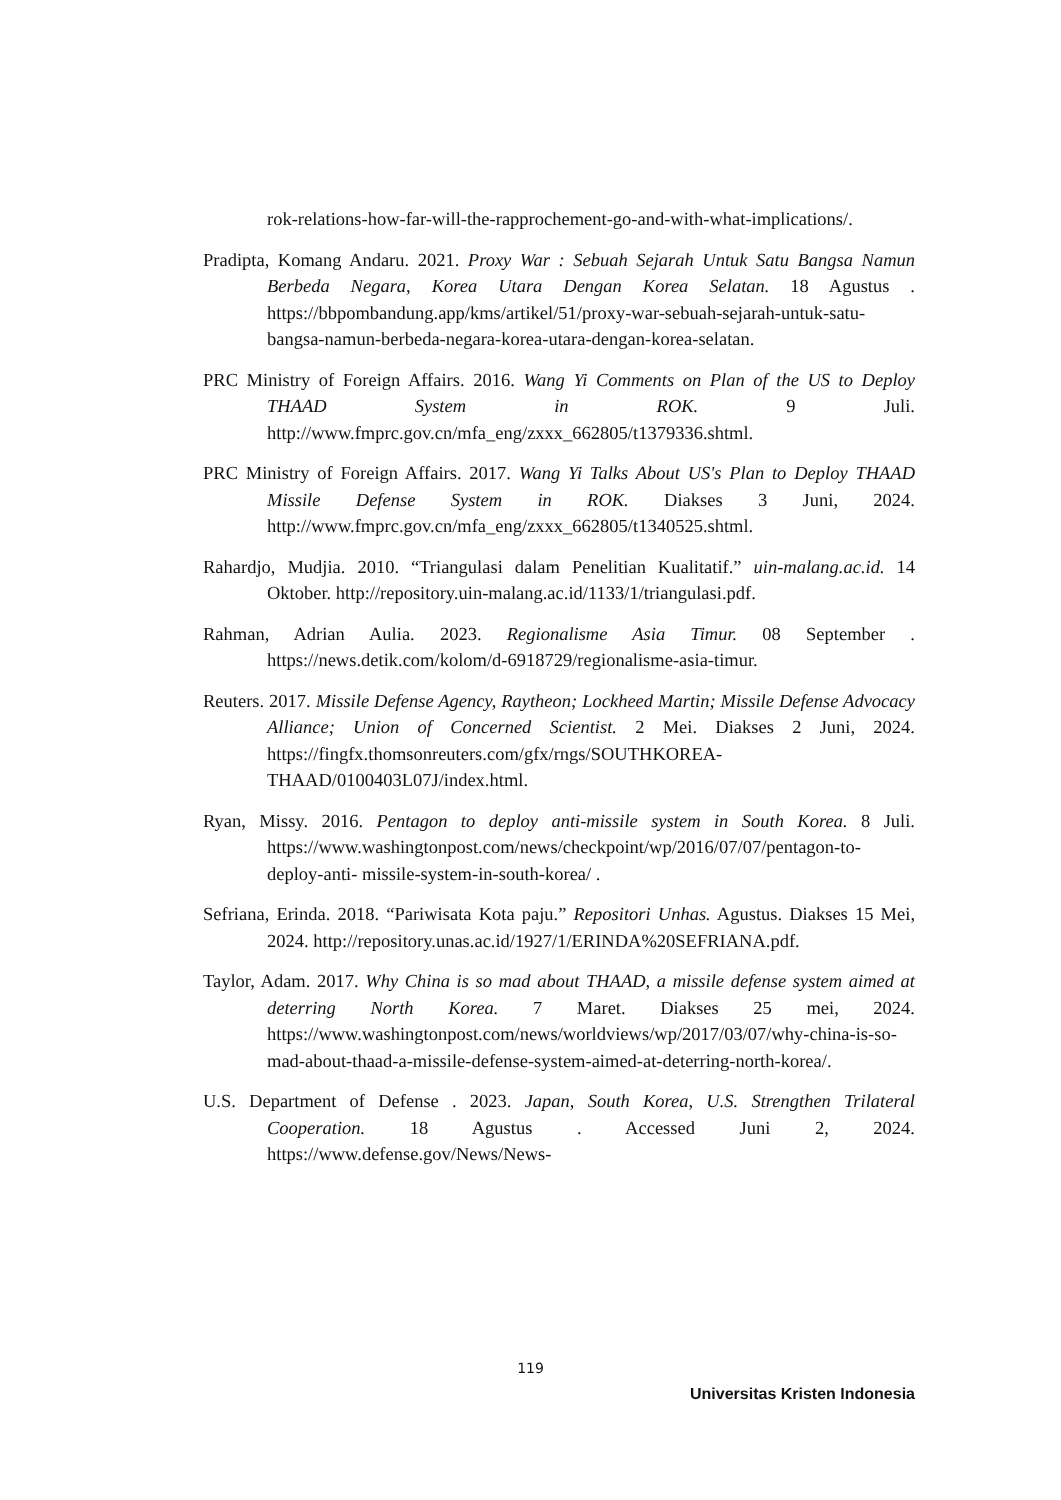rok-relations-how-far-will-the-rapprochement-go-and-with-what-implications/.
Pradipta, Komang Andaru. 2021. Proxy War : Sebuah Sejarah Untuk Satu Bangsa Namun Berbeda Negara, Korea Utara Dengan Korea Selatan. 18 Agustus . https://bbpombandung.app/kms/artikel/51/proxy-war-sebuah-sejarah-untuk-satu-bangsa-namun-berbeda-negara-korea-utara-dengan-korea-selatan.
PRC Ministry of Foreign Affairs. 2016. Wang Yi Comments on Plan of the US to Deploy THAAD System in ROK. 9 Juli. http://www.fmprc.gov.cn/mfa_eng/zxxx_662805/t1379336.shtml.
PRC Ministry of Foreign Affairs. 2017. Wang Yi Talks About US's Plan to Deploy THAAD Missile Defense System in ROK. Diakses 3 Juni, 2024. http://www.fmprc.gov.cn/mfa_eng/zxxx_662805/t1340525.shtml.
Rahardjo, Mudjia. 2010. “Triangulasi dalam Penelitian Kualitatif.” uin-malang.ac.id. 14 Oktober. http://repository.uin-malang.ac.id/1133/1/triangulasi.pdf.
Rahman, Adrian Aulia. 2023. Regionalisme Asia Timur. 08 September . https://news.detik.com/kolom/d-6918729/regionalisme-asia-timur.
Reuters. 2017. Missile Defense Agency, Raytheon; Lockheed Martin; Missile Defense Advocacy Alliance; Union of Concerned Scientist. 2 Mei. Diakses 2 Juni, 2024. https://fingfx.thomsonreuters.com/gfx/rngs/SOUTHKOREA-THAAD/0100403L07J/index.html.
Ryan, Missy. 2016. Pentagon to deploy anti-missile system in South Korea. 8 Juli. https://www.washingtonpost.com/news/checkpoint/wp/2016/07/07/pentagon-to-deploy-anti- missile-system-in-south-korea/ .
Sefriana, Erinda. 2018. “Pariwisata Kota paju.” Repositori Unhas. Agustus. Diakses 15 Mei, 2024. http://repository.unas.ac.id/1927/1/ERINDA%20SEFRIANA.pdf.
Taylor, Adam. 2017. Why China is so mad about THAAD, a missile defense system aimed at deterring North Korea. 7 Maret. Diakses 25 mei, 2024. https://www.washingtonpost.com/news/worldviews/wp/2017/03/07/why-china-is-so-mad-about-thaad-a-missile-defense-system-aimed-at-deterring-north-korea/.
U.S. Department of Defense . 2023. Japan, South Korea, U.S. Strengthen Trilateral Cooperation. 18 Agustus . Accessed Juni 2, 2024. https://www.defense.gov/News/News-
119
Universitas Kristen Indonesia